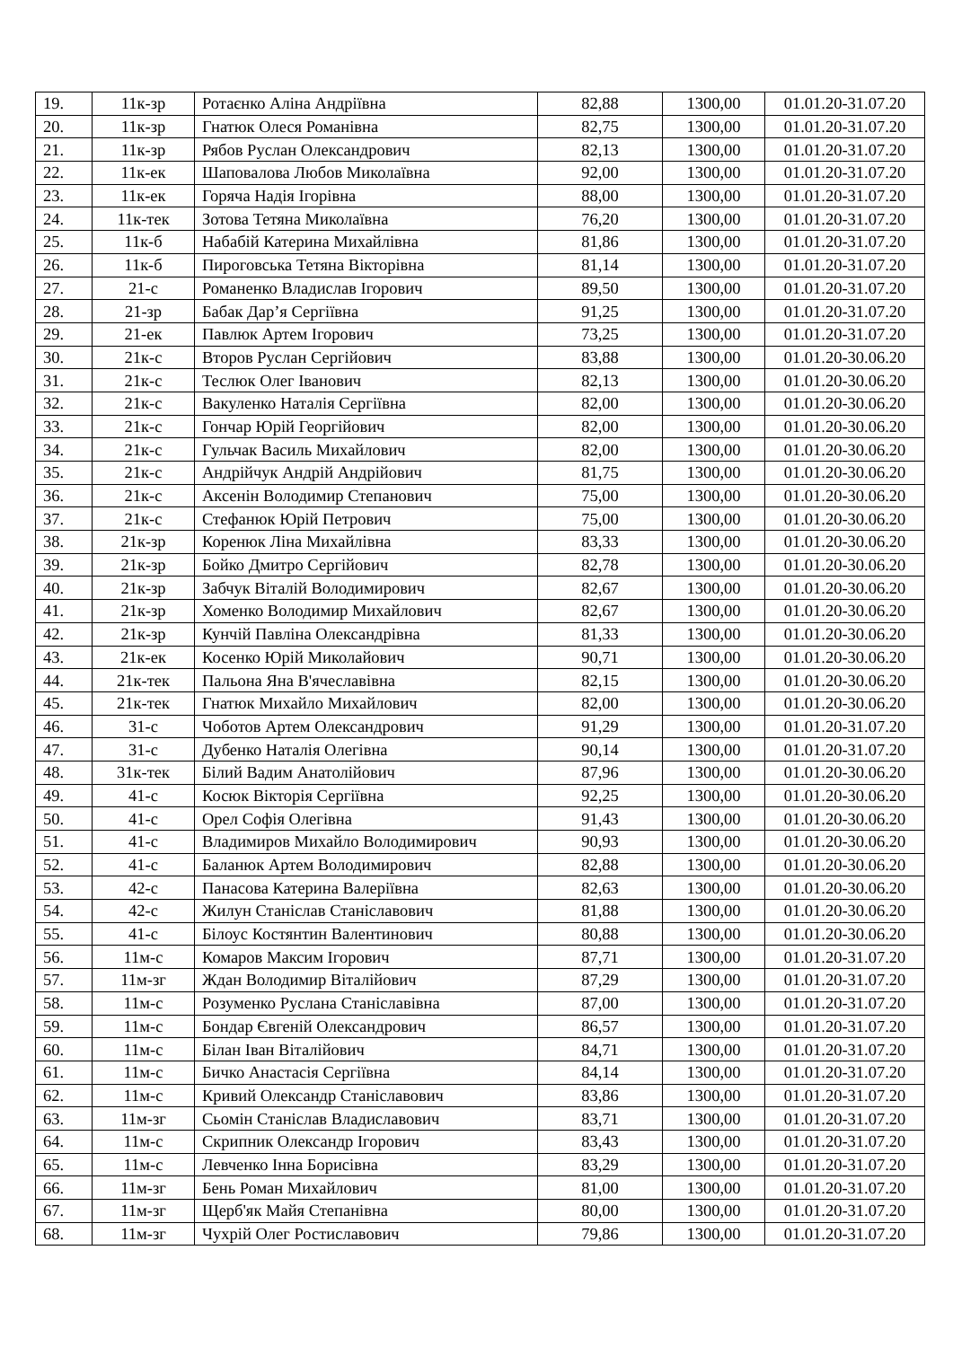| 19. | 11к-зр | Ротаєнко Аліна Андріївна | 82,88 | 1300,00 | 01.01.20-31.07.20 |
| 20. | 11к-зр | Гнатюк Олеся Романівна | 82,75 | 1300,00 | 01.01.20-31.07.20 |
| 21. | 11к-зр | Рябов Руслан Олександрович | 82,13 | 1300,00 | 01.01.20-31.07.20 |
| 22. | 11к-ек | Шаповалова Любов Миколаївна | 92,00 | 1300,00 | 01.01.20-31.07.20 |
| 23. | 11к-ек | Горяча Надія Ігорівна | 88,00 | 1300,00 | 01.01.20-31.07.20 |
| 24. | 11к-тек | Зотова Тетяна Миколаївна | 76,20 | 1300,00 | 01.01.20-31.07.20 |
| 25. | 11к-б | Набабій Катерина Михайлівна | 81,86 | 1300,00 | 01.01.20-31.07.20 |
| 26. | 11к-б | Пироговська Тетяна Вікторівна | 81,14 | 1300,00 | 01.01.20-31.07.20 |
| 27. | 21-с | Романенко Владислав Ігорович | 89,50 | 1300,00 | 01.01.20-31.07.20 |
| 28. | 21-зр | Бабак Дар’я Сергіївна | 91,25 | 1300,00 | 01.01.20-31.07.20 |
| 29. | 21-ек | Павлюк Артем Ігорович | 73,25 | 1300,00 | 01.01.20-31.07.20 |
| 30. | 21к-с | Второв Руслан Сергійович | 83,88 | 1300,00 | 01.01.20-30.06.20 |
| 31. | 21к-с | Теслюк Олег Іванович | 82,13 | 1300,00 | 01.01.20-30.06.20 |
| 32. | 21к-с | Вакуленко Наталія Сергіївна | 82,00 | 1300,00 | 01.01.20-30.06.20 |
| 33. | 21к-с | Гончар Юрій Георгійович | 82,00 | 1300,00 | 01.01.20-30.06.20 |
| 34. | 21к-с | Гульчак Василь Михайлович | 82,00 | 1300,00 | 01.01.20-30.06.20 |
| 35. | 21к-с | Андрійчук Андрій Андрійович | 81,75 | 1300,00 | 01.01.20-30.06.20 |
| 36. | 21к-с | Аксенін Володимир Степанович | 75,00 | 1300,00 | 01.01.20-30.06.20 |
| 37. | 21к-с | Стефанюк Юрій Петрович | 75,00 | 1300,00 | 01.01.20-30.06.20 |
| 38. | 21к-зр | Коренюк Ліна Михайлівна | 83,33 | 1300,00 | 01.01.20-30.06.20 |
| 39. | 21к-зр | Бойко Дмитро Сергійович | 82,78 | 1300,00 | 01.01.20-30.06.20 |
| 40. | 21к-зр | Забчук Віталій Володимирович | 82,67 | 1300,00 | 01.01.20-30.06.20 |
| 41. | 21к-зр | Хоменко Володимир Михайлович | 82,67 | 1300,00 | 01.01.20-30.06.20 |
| 42. | 21к-зр | Кунчій Павліна Олександрівна | 81,33 | 1300,00 | 01.01.20-30.06.20 |
| 43. | 21к-ек | Косенко Юрій Миколайович | 90,71 | 1300,00 | 01.01.20-30.06.20 |
| 44. | 21к-тек | Пальона Яна В'ячеславівна | 82,15 | 1300,00 | 01.01.20-30.06.20 |
| 45. | 21к-тек | Гнатюк Михайло Михайлович | 82,00 | 1300,00 | 01.01.20-30.06.20 |
| 46. | 31-с | Чоботов Артем Олександрович | 91,29 | 1300,00 | 01.01.20-31.07.20 |
| 47. | 31-с | Дубенко Наталія Олегівна | 90,14 | 1300,00 | 01.01.20-31.07.20 |
| 48. | 31к-тек | Білий Вадим Анатолійович | 87,96 | 1300,00 | 01.01.20-30.06.20 |
| 49. | 41-с | Косюк Вікторія Сергіївна | 92,25 | 1300,00 | 01.01.20-30.06.20 |
| 50. | 41-с | Орел Софія Олегівна | 91,43 | 1300,00 | 01.01.20-30.06.20 |
| 51. | 41-с | Владимиров Михайло Володимирович | 90,93 | 1300,00 | 01.01.20-30.06.20 |
| 52. | 41-с | Баланюк Артем Володимирович | 82,88 | 1300,00 | 01.01.20-30.06.20 |
| 53. | 42-с | Панасова Катерина Валеріївна | 82,63 | 1300,00 | 01.01.20-30.06.20 |
| 54. | 42-с | Жилун Станіслав Станіславович | 81,88 | 1300,00 | 01.01.20-30.06.20 |
| 55. | 41-с | Білоус Костянтин Валентинович | 80,88 | 1300,00 | 01.01.20-30.06.20 |
| 56. | 11м-с | Комаров Максим Ігорович | 87,71 | 1300,00 | 01.01.20-31.07.20 |
| 57. | 11м-зг | Ждан Володимир Віталійович | 87,29 | 1300,00 | 01.01.20-31.07.20 |
| 58. | 11м-с | Розуменко Руслана Станіславівна | 87,00 | 1300,00 | 01.01.20-31.07.20 |
| 59. | 11м-с | Бондар Євгеній Олександрович | 86,57 | 1300,00 | 01.01.20-31.07.20 |
| 60. | 11м-с | Білан Іван Віталійович | 84,71 | 1300,00 | 01.01.20-31.07.20 |
| 61. | 11м-с | Бичко Анастасія Сергіївна | 84,14 | 1300,00 | 01.01.20-31.07.20 |
| 62. | 11м-с | Кривий Олександр Станіславович | 83,86 | 1300,00 | 01.01.20-31.07.20 |
| 63. | 11м-зг | Сьомін Станіслав Владиславович | 83,71 | 1300,00 | 01.01.20-31.07.20 |
| 64. | 11м-с | Скрипник Олександр Ігорович | 83,43 | 1300,00 | 01.01.20-31.07.20 |
| 65. | 11м-с | Левченко Інна Борисівна | 83,29 | 1300,00 | 01.01.20-31.07.20 |
| 66. | 11м-зг | Бень Роман Михайлович | 81,00 | 1300,00 | 01.01.20-31.07.20 |
| 67. | 11м-зг | Щерб'як Майя Степанівна | 80,00 | 1300,00 | 01.01.20-31.07.20 |
| 68. | 11м-зг | Чухрій Олег Ростиславович | 79,86 | 1300,00 | 01.01.20-31.07.20 |